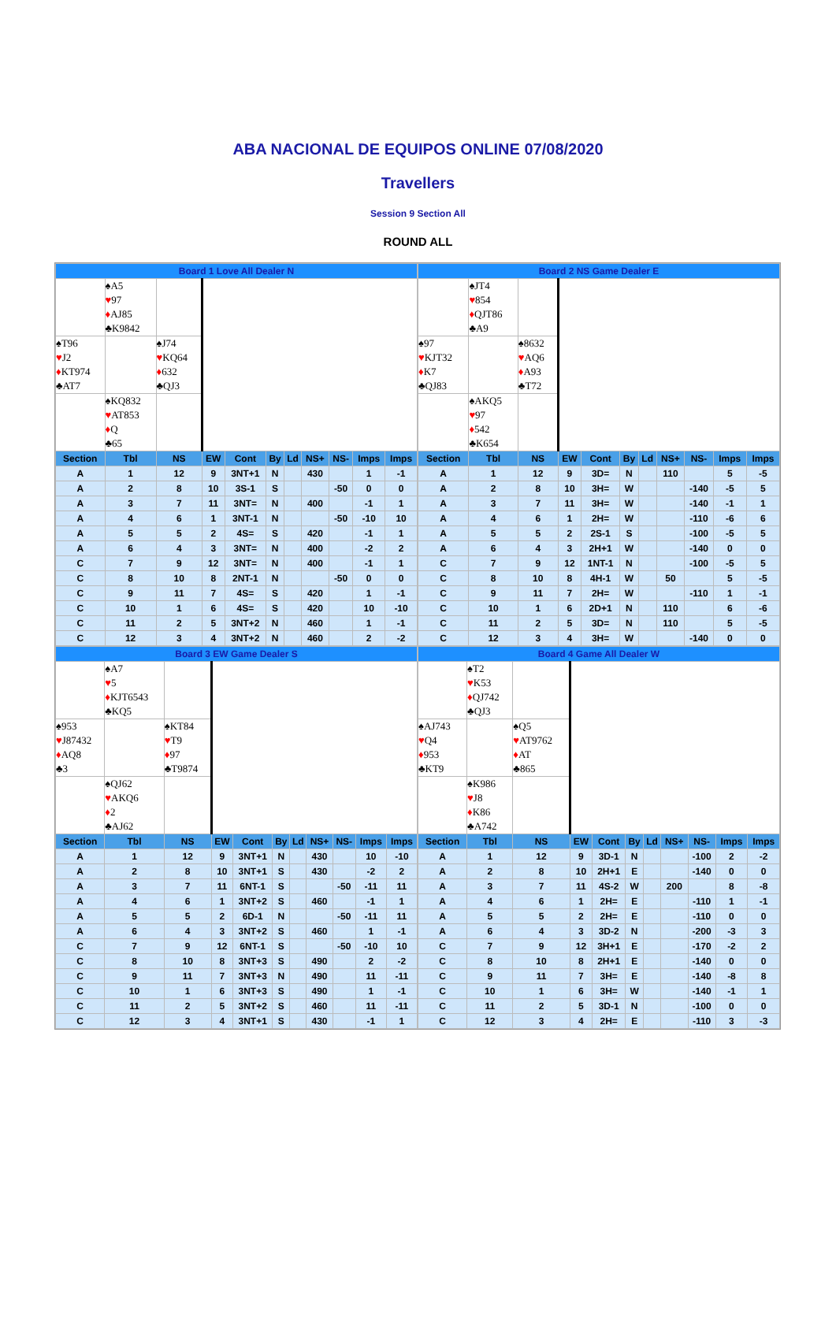ABA NACIONAL DE EQUIPOS ONLINE 07/08/2020
Travellers
Session 9 Section All
ROUND ALL
| Board 1 Love All Dealer N | | | | | | | | | | |
| --- | --- | --- | --- | --- | --- | --- | --- | --- | --- | --- |
| | ♠A5 ♥ 97 ♦ AJ85 ♣K9842 | | | | | | | | | |
| ♠T96 ♥ J2 ♦ KT974 ♣AT7 | | ♠J74 ♥ KQ64 ♦ 632 ♣QJ3 | | | | | | | | |
| | ♠KQ832 ♥ AT853 ♦ Q ♣65 | | | | | | | | | |
| Section | Tbl | NS | EW | Cont | By | Ld | NS+ | NS- | Imps | Imps |
| A | 1 | 12 | 9 | 3NT+1 | N | | 430 | | 1 | -1 |
| A | 2 | 8 | 10 | 3S-1 | S | | | -50 | 0 | 0 |
| A | 3 | 7 | 11 | 3NT= | N | | 400 | | -1 | 1 |
| A | 4 | 6 | 1 | 3NT-1 | N | | | -50 | -10 | 10 |
| A | 5 | 5 | 2 | 4S= | S | | 420 | | -1 | 1 |
| A | 6 | 4 | 3 | 3NT= | N | | 400 | | -2 | 2 |
| C | 7 | 9 | 12 | 3NT= | N | | 400 | | -1 | 1 |
| C | 8 | 10 | 8 | 2NT-1 | N | | | -50 | 0 | 0 |
| C | 9 | 11 | 7 | 4S= | S | | 420 | | 1 | -1 |
| C | 10 | 1 | 6 | 4S= | S | | 420 | | 10 | -10 |
| C | 11 | 2 | 5 | 3NT+2 | N | | 460 | | 1 | -1 |
| C | 12 | 3 | 4 | 3NT+2 | N | | 460 | | 2 | -2 |
| Board 2 NS Game Dealer E | | | | | | | | | | |
| --- | --- | --- | --- | --- | --- | --- | --- | --- | --- | --- |
| | ♠JT4 ♥ 854 ♦ QJT86 ♣A9 | | | | | | | | | |
| ♠97 ♥ KJT32 ♦ K7 ♣QJ83 | | ♠8632 ♥ AQ6 ♦ A93 ♣T72 | | | | | | | | |
| | ♠AKQ5 ♥ 97 ♦ 542 ♣K654 | | | | | | | | | |
| Section | Tbl | NS | EW | Cont | By | Ld | NS+ | NS- | Imps | Imps |
| A | 1 | 12 | 9 | 3D= | N | | 110 | | 5 | -5 |
| A | 2 | 8 | 10 | 3H= | W | | | -140 | -5 | 5 |
| A | 3 | 7 | 11 | 3H= | W | | | -140 | -1 | 1 |
| A | 4 | 6 | 1 | 2H= | W | | | -110 | -6 | 6 |
| A | 5 | 5 | 2 | 2S-1 | S | | | -100 | -5 | 5 |
| A | 6 | 4 | 3 | 2H+1 | W | | | -140 | 0 | 0 |
| C | 7 | 9 | 12 | 1NT-1 | N | | | -100 | -5 | 5 |
| C | 8 | 10 | 8 | 4H-1 | W | | 50 | | 5 | -5 |
| C | 9 | 11 | 7 | 2H= | W | | | -110 | 1 | -1 |
| C | 10 | 1 | 6 | 2D+1 | N | | 110 | | 6 | -6 |
| C | 11 | 2 | 5 | 3D= | N | | 110 | | 5 | -5 |
| C | 12 | 3 | 4 | 3H= | W | | | -140 | 0 | 0 |
| Board 3 EW Game Dealer S | | | | | | | | | | |
| --- | --- | --- | --- | --- | --- | --- | --- | --- | --- | --- |
| | ♠A7 ♥ 5 ♦ KJT6543 ♣KQ5 | | | | | | | | | |
| ♠953 ♥ J87432 ♦ AQ8 ♣3 | | ♠KT84 ♥ T9 ♦ 97 ♣T9874 | | | | | | | | |
| | ♠QJ62 ♥ AKQ6 ♦ 2 ♣AJ62 | | | | | | | | | |
| Section | Tbl | NS | EW | Cont | By | Ld | NS+ | NS- | Imps | Imps |
| A | 1 | 12 | 9 | 3NT+1 | N | | 430 | | 10 | -10 |
| A | 2 | 8 | 10 | 3NT+1 | S | | 430 | | -2 | 2 |
| A | 3 | 7 | 11 | 6NT-1 | S | | | -50 | -11 | 11 |
| A | 4 | 6 | 1 | 3NT+2 | S | | 460 | | -1 | 1 |
| A | 5 | 5 | 2 | 6D-1 | N | | | -50 | -11 | 11 |
| A | 6 | 4 | 3 | 3NT+2 | S | | 460 | | 1 | -1 |
| C | 7 | 9 | 12 | 6NT-1 | S | | | -50 | -10 | 10 |
| C | 8 | 10 | 8 | 3NT+3 | S | | 490 | | 2 | -2 |
| C | 9 | 11 | 7 | 3NT+3 | N | | 490 | | 11 | -11 |
| C | 10 | 1 | 6 | 3NT+3 | S | | 490 | | 1 | -1 |
| C | 11 | 2 | 5 | 3NT+2 | S | | 460 | | 11 | -11 |
| C | 12 | 3 | 4 | 3NT+1 | S | | 430 | | -1 | 1 |
| Board 4 Game All Dealer W | | | | | | | | | | |
| --- | --- | --- | --- | --- | --- | --- | --- | --- | --- | --- |
| | ♠T2 ♥ K53 ♦ QJ742 ♣QJ3 | | | | | | | | | |
| ♠AJ743 ♥ Q4 ♦ 953 ♣KT9 | | ♠Q5 ♥ AT9762 ♦ AT ♣865 | | | | | | | | |
| | ♠K986 ♥ J8 ♦ K86 ♣A742 | | | | | | | | | |
| Section | Tbl | NS | EW | Cont | By | Ld | NS+ | NS- | Imps | Imps |
| A | 1 | 12 | 9 | 3D-1 | N | | | -100 | 2 | -2 |
| A | 2 | 8 | 10 | 2H+1 | E | | | -140 | 0 | 0 |
| A | 3 | 7 | 11 | 4S-2 | W | | 200 | | 8 | -8 |
| A | 4 | 6 | 1 | 2H= | E | | | -110 | 1 | -1 |
| A | 5 | 5 | 2 | 2H= | E | | | -110 | 0 | 0 |
| A | 6 | 4 | 3 | 3D-2 | N | | | -200 | -3 | 3 |
| C | 7 | 9 | 12 | 3H+1 | E | | | -170 | -2 | 2 |
| C | 8 | 10 | 8 | 2H+1 | E | | | -140 | 0 | 0 |
| C | 9 | 11 | 7 | 3H= | E | | | -140 | -8 | 8 |
| C | 10 | 1 | 6 | 3H= | W | | | -140 | -1 | 1 |
| C | 11 | 2 | 5 | 3D-1 | N | | | -100 | 0 | 0 |
| C | 12 | 3 | 4 | 2H= | E | | | -110 | 3 | -3 |